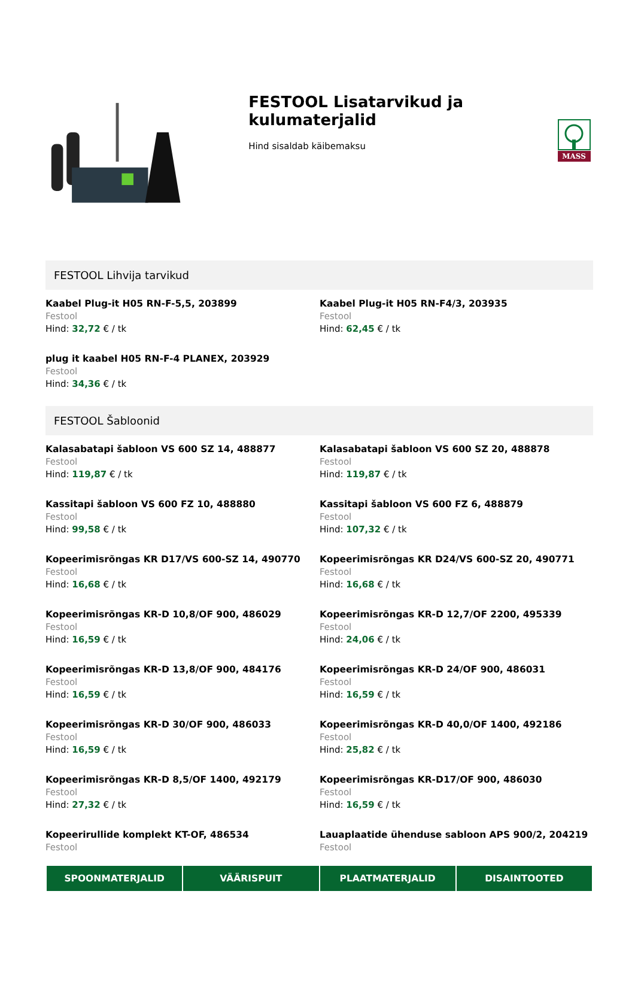MASS
FESTOOL Lisatarvikud ja kulumaterjalid
Hind sisaldab käibemaksu
FESTOOL Lihvija tarvikud
Kaabel Plug-it H05 RN-F-5,5, 203899
Festool
Hind: 32,72 € / tk
Kaabel Plug-it H05 RN-F4/3, 203935
Festool
Hind: 62,45 € / tk
plug it kaabel H05 RN-F-4 PLANEX, 203929
Festool
Hind: 34,36 € / tk
FESTOOL Šabloonid
Kalasabatapi šabloon VS 600 SZ 14, 488877
Festool
Hind: 119,87 € / tk
Kalasabatapi šabloon VS 600 SZ 20, 488878
Festool
Hind: 119,87 € / tk
Kassitapi šabloon VS 600 FZ 10, 488880
Festool
Hind: 99,58 € / tk
Kassitapi šabloon VS 600 FZ 6, 488879
Festool
Hind: 107,32 € / tk
Kopeerimisrõngas KR D17/VS 600-SZ 14, 490770
Festool
Hind: 16,68 € / tk
Kopeerimisrõngas KR D24/VS 600-SZ 20, 490771
Festool
Hind: 16,68 € / tk
Kopeerimisrõngas KR-D 10,8/OF 900, 486029
Festool
Hind: 16,59 € / tk
Kopeerimisrõngas KR-D 12,7/OF 2200, 495339
Festool
Hind: 24,06 € / tk
Kopeerimisrõngas KR-D 13,8/OF 900, 484176
Festool
Hind: 16,59 € / tk
Kopeerimisrõngas KR-D 24/OF 900, 486031
Festool
Hind: 16,59 € / tk
Kopeerimisrõngas KR-D 30/OF 900, 486033
Festool
Hind: 16,59 € / tk
Kopeerimisrõngas KR-D 40,0/OF 1400, 492186
Festool
Hind: 25,82 € / tk
Kopeerimisrõngas KR-D 8,5/OF 1400, 492179
Festool
Hind: 27,32 € / tk
Kopeerimisrõngas KR-D17/OF 900, 486030
Festool
Hind: 16,59 € / tk
Kopeerirullide komplekt KT-OF, 486534
Festool
Lauaplaatide ühenduse sabloon APS 900/2, 204219
Festool
SPOONMATERJALID VÄÄRISPUIT PLAATMATERJALID DISAINTOOTED